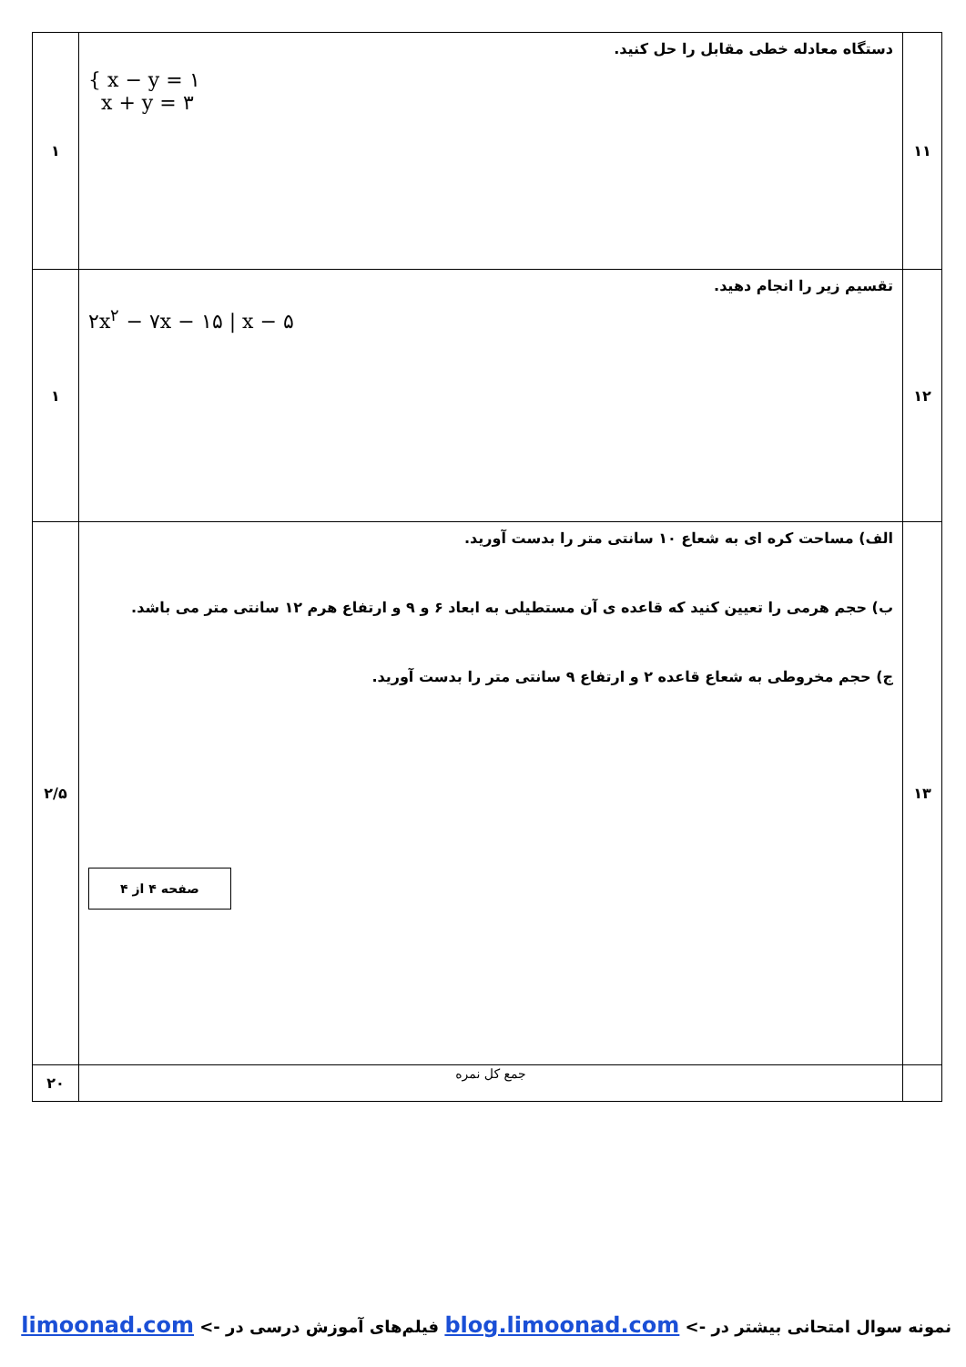| ۱۱ | دستگاه معادله خطی مقابل را حل کنید. { x − y = ۱ x + y = ۳ | ۱ |
| ۱۲ | تقسیم زیر را انجام دهید. ۲x<sup>۲</sup> − ۷x − ۱۵ / x − ۵ | ۱ |
| ۱۳ | الف) مساحت کره ای به شعاع ۱۰ سانتی متر را بدست آورید. ب) حجم هرمی را تعیین کنید که قاعده ی آن مستطیلی به ابعاد ۶ و ۹ و ارتفاع هرم ۱۲ سانتی متر می باشد. ج) حجم مخروطی به شعاع قاعده ۲ و ارتفاع ۹ سانتی متر را بدست آورید. صفحه ۴ از ۴ | ۲/۵ |
| | جمع کل نمره | ۲۰ |
نمونه سوال امتحانی بیشتر در -> blog.limoonad.com فیلم‌های آموزش درسی در -> limoonad.com